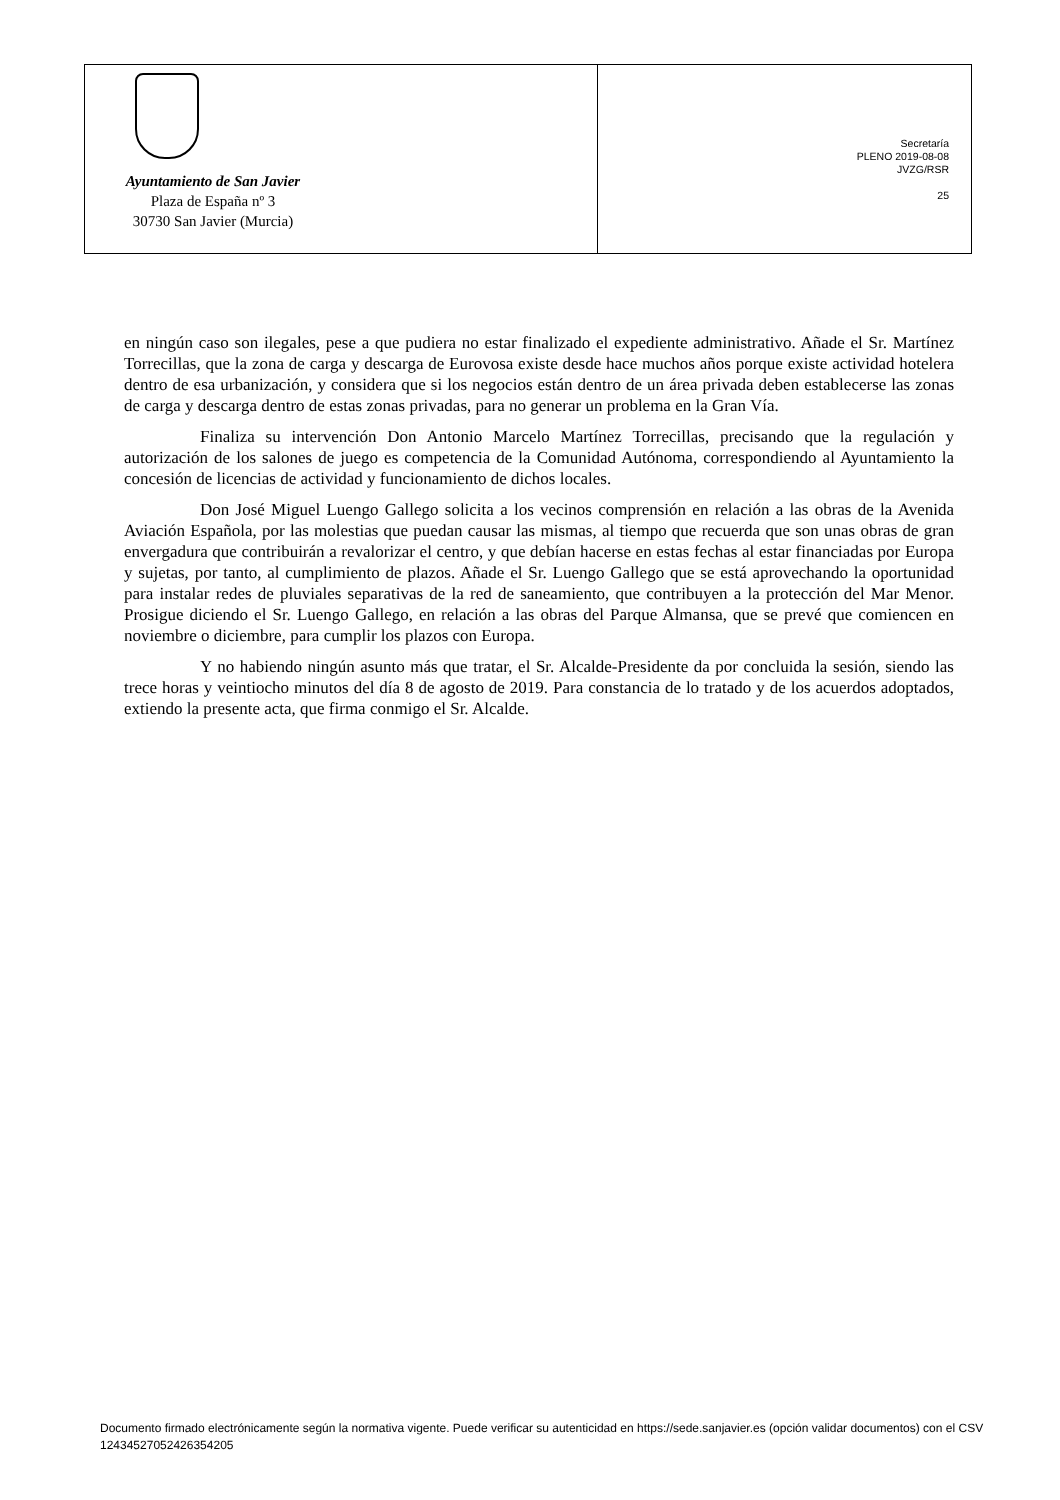Ayuntamiento de San Javier
Plaza de España nº 3
30730 San Javier (Murcia)
Secretaría
PLENO 2019-08-08
JVZG/RSR
25
en ningún caso son ilegales, pese a que pudiera no estar finalizado el expediente administrativo. Añade el Sr. Martínez Torrecillas, que la zona de carga y descarga de Eurovosa existe desde hace muchos años porque existe actividad hotelera dentro de esa urbanización, y considera que si los negocios están dentro de un área privada deben establecerse las zonas de carga y descarga dentro de estas zonas privadas, para no generar un problema en la Gran Vía.
Finaliza su intervención Don Antonio Marcelo Martínez Torrecillas, precisando que la regulación y autorización de los salones de juego es competencia de la Comunidad Autónoma, correspondiendo al Ayuntamiento la concesión de licencias de actividad y funcionamiento de dichos locales.
Don José Miguel Luengo Gallego solicita a los vecinos comprensión en relación a las obras de la Avenida Aviación Española, por las molestias que puedan causar las mismas, al tiempo que recuerda que son unas obras de gran envergadura que contribuirán a revalorizar el centro, y que debían hacerse en estas fechas al estar financiadas por Europa y sujetas, por tanto, al cumplimiento de plazos. Añade el Sr. Luengo Gallego que se está aprovechando la oportunidad para instalar redes de pluviales separativas de la red de saneamiento, que contribuyen a la protección del Mar Menor. Prosigue diciendo el Sr. Luengo Gallego, en relación a las obras del Parque Almansa, que se prevé que comiencen en noviembre o diciembre, para cumplir los plazos con Europa.
Y no habiendo ningún asunto más que tratar, el Sr. Alcalde-Presidente da por concluida la sesión, siendo las trece horas y veintiocho minutos del día 8 de agosto de 2019. Para constancia de lo tratado y de los acuerdos adoptados, extiendo la presente acta, que firma conmigo el Sr. Alcalde.
Documento firmado electrónicamente según la normativa vigente. Puede verificar su autenticidad en https://sede.sanjavier.es (opción validar documentos) con el CSV 12434527052426354205